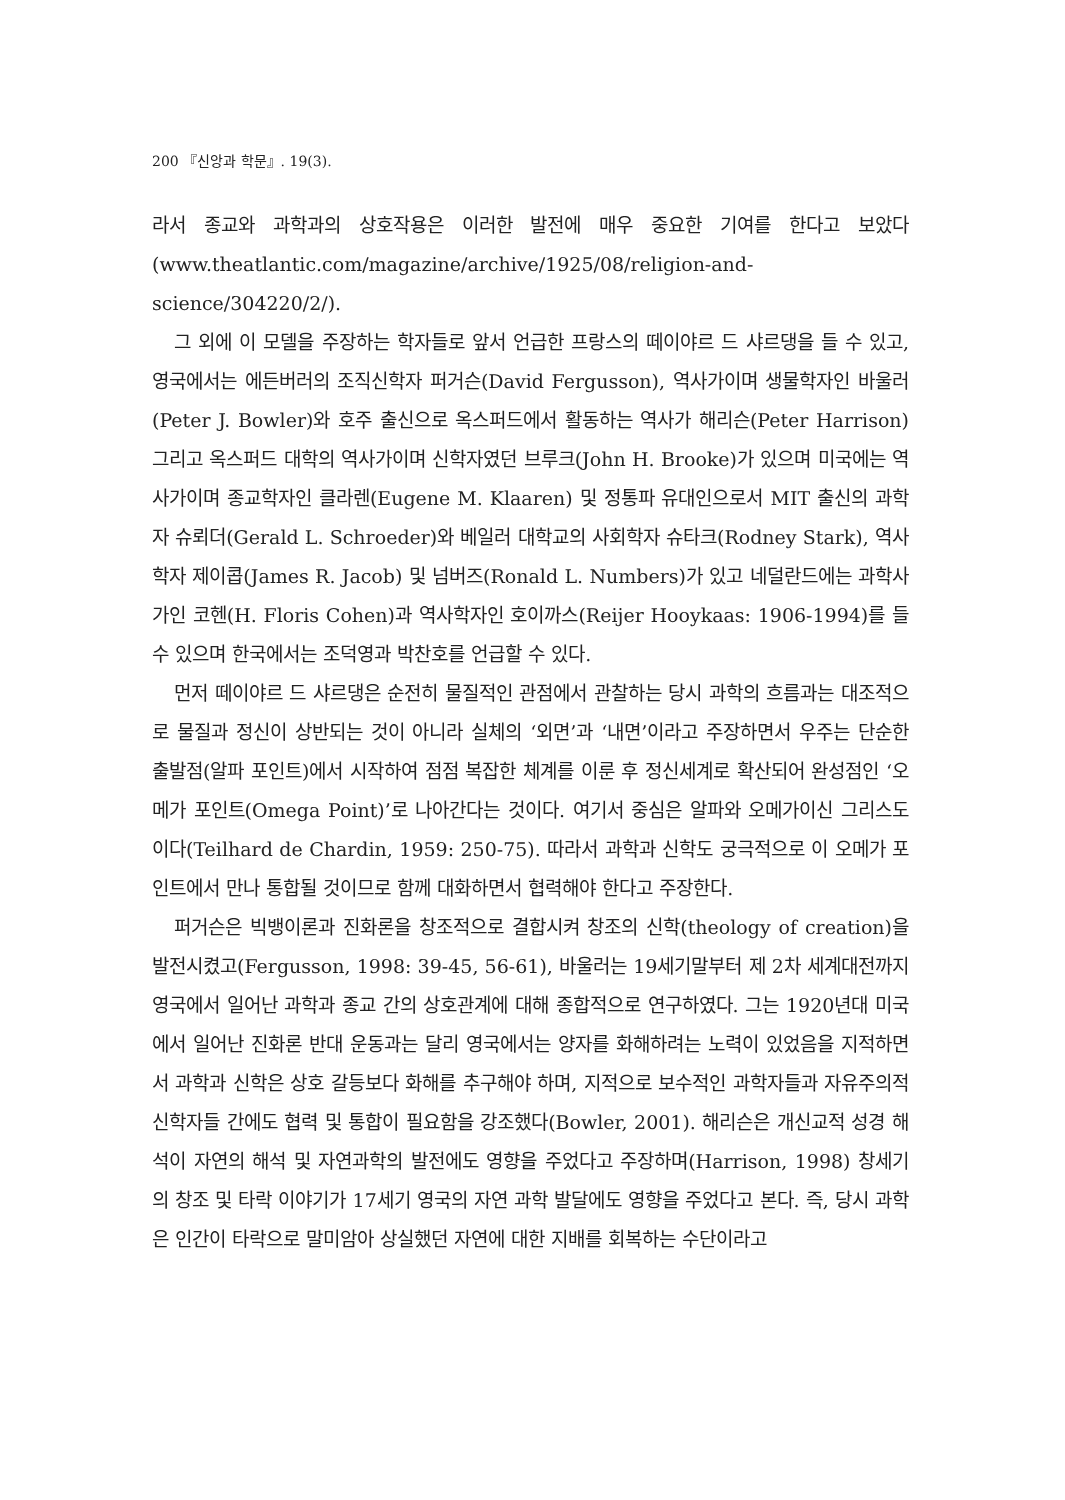200 『신앙과 학문』. 19(3).
라서 종교와 과학과의 상호작용은 이러한 발전에 매우 중요한 기여를 한다고 보았다 (www.theatlantic.com/magazine/archive/1925/08/religion-and-science/304220/2/).
그 외에 이 모델을 주장하는 학자들로 앞서 언급한 프랑스의 떼이야르 드 샤르댕을 들 수 있고, 영국에서는 에든버러의 조직신학자 퍼거슨(David Fergusson), 역사가이며 생물학자인 바울러(Peter J. Bowler)와 호주 출신으로 옥스퍼드에서 활동하는 역사가 해리슨(Peter Harrison) 그리고 옥스퍼드 대학의 역사가이며 신학자였던 브루크(John H. Brooke)가 있으며 미국에는 역사가이며 종교학자인 클라렌(Eugene M. Klaaren) 및 정통파 유대인으로서 MIT 출신의 과학자 슈뢰더(Gerald L. Schroeder)와 베일러 대학교의 사회학자 슈타크(Rodney Stark), 역사학자 제이콥(James R. Jacob) 및 넘버즈(Ronald L. Numbers)가 있고 네덜란드에는 과학사가인 코헨(H. Floris Cohen)과 역사학자인 호이까스(Reijer Hooykaas: 1906-1994)를 들 수 있으며 한국에서는 조덕영과 박찬호를 언급할 수 있다.
먼저 떼이야르 드 샤르댕은 순전히 물질적인 관점에서 관찰하는 당시 과학의 흐름과는 대조적으로 물질과 정신이 상반되는 것이 아니라 실체의 ‘외면’과 ‘내면’이라고 주장하면서 우주는 단순한 출발점(알파 포인트)에서 시작하여 점점 복잡한 체계를 이룬 후 정신세계로 확산되어 완성점인 ‘오메가 포인트(Omega Point)’로 나아간다는 것이다. 여기서 중심은 알파와 오메가이신 그리스도이다(Teilhard de Chardin, 1959: 250-75). 따라서 과학과 신학도 궁극적으로 이 오메가 포인트에서 만나 통합될 것이므로 함께 대화하면서 협력해야 한다고 주장한다.
퍼거슨은 빅뱅이론과 진화론을 창조적으로 결합시켜 창조의 신학(theology of creation)을 발전시켰고(Fergusson, 1998: 39-45, 56-61), 바울러는 19세기말부터 제 2차 세계대전까지 영국에서 일어난 과학과 종교 간의 상호관계에 대해 종합적으로 연구하였다. 그는 1920년대 미국에서 일어난 진화론 반대 운동과는 달리 영국에서는 양자를 화해하려는 노력이 있었음을 지적하면서 과학과 신학은 상호 갈등보다 화해를 추구해야 하며, 지적으로 보수적인 과학자들과 자유주의적 신학자들 간에도 협력 및 통합이 필요함을 강조했다(Bowler, 2001). 해리슨은 개신교적 성경 해석이 자연의 해석 및 자연과학의 발전에도 영향을 주었다고 주장하며(Harrison, 1998) 창세기의 창조 및 타락 이야기가 17세기 영국의 자연 과학 발달에도 영향을 주었다고 본다. 즉, 당시 과학은 인간이 타락으로 말미암아 상실했던 자연에 대한 지배를 회복하는 수단이라고